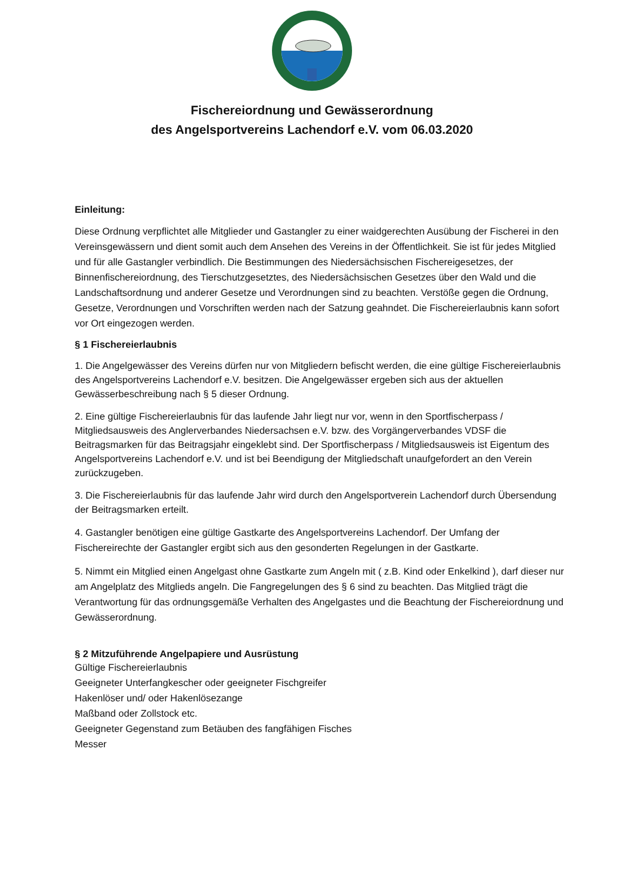Fischereiordnung und Gewässerordnung
des Angelsportvereins Lachendorf e.V. vom 06.03.2020
Einleitung:
Diese Ordnung verpflichtet alle Mitglieder und Gastangler zu einer waidgerechten Ausübung der Fischerei in den Vereinsgewässern und dient somit auch dem Ansehen des Vereins in der Öffentlichkeit. Sie ist für jedes Mitglied und für alle Gastangler verbindlich. Die Bestimmungen des Niedersächsischen Fischereigesetzes, der Binnenfischereiordnung, des Tierschutzgesetztes, des Niedersächsischen Gesetzes über den Wald und die Landschaftsordnung und anderer Gesetze und Verordnungen sind zu beachten. Verstöße gegen die Ordnung, Gesetze, Verordnungen und Vorschriften werden nach der Satzung geahndet. Die Fischereierlaubnis kann sofort vor Ort eingezogen werden.
§ 1 Fischereierlaubnis
1. Die Angelgewässer des Vereins dürfen nur von Mitgliedern befischt werden, die eine gültige Fischereierlaubnis des Angelsportvereins Lachendorf e.V. besitzen. Die Angelgewässer ergeben sich aus der aktuellen Gewässerbeschreibung nach § 5 dieser Ordnung.
2. Eine gültige Fischereierlaubnis für das laufende Jahr liegt nur vor, wenn in den Sportfischerpass / Mitgliedsausweis des Anglerverbandes Niedersachsen e.V. bzw. des Vorgängerverbandes VDSF die Beitragsmarken für das Beitragsjahr eingeklebt sind. Der Sportfischerpass / Mitgliedsausweis ist Eigentum des Angelsportvereins Lachendorf e.V. und ist bei Beendigung der Mitgliedschaft unaufgefordert an den Verein zurückzugeben.
3. Die Fischereierlaubnis für das laufende Jahr wird durch den Angelsportverein Lachendorf durch Übersendung der Beitragsmarken erteilt.
4. Gastangler benötigen eine gültige Gastkarte des Angelsportvereins Lachendorf. Der Umfang der Fischereirechte der Gastangler ergibt sich aus den gesonderten Regelungen in der Gastkarte.
5. Nimmt ein Mitglied einen Angelgast ohne Gastkarte zum Angeln mit ( z.B. Kind oder Enkelkind ), darf dieser nur am Angelplatz des Mitglieds angeln. Die Fangregelungen des § 6 sind zu beachten. Das Mitglied trägt die Verantwortung für das ordnungsgemäße Verhalten des Angelgastes und die Beachtung der Fischereiordnung und Gewässerordnung.
§ 2 Mitzuführende Angelpapiere und Ausrüstung
Gültige Fischereierlaubnis
Geeigneter Unterfangkescher oder geeigneter Fischgreifer
Hakenlöser und/ oder Hakenlösezange
Maßband oder Zollstock etc.
Geeigneter Gegenstand zum Betäuben des fangfähigen Fisches
Messer